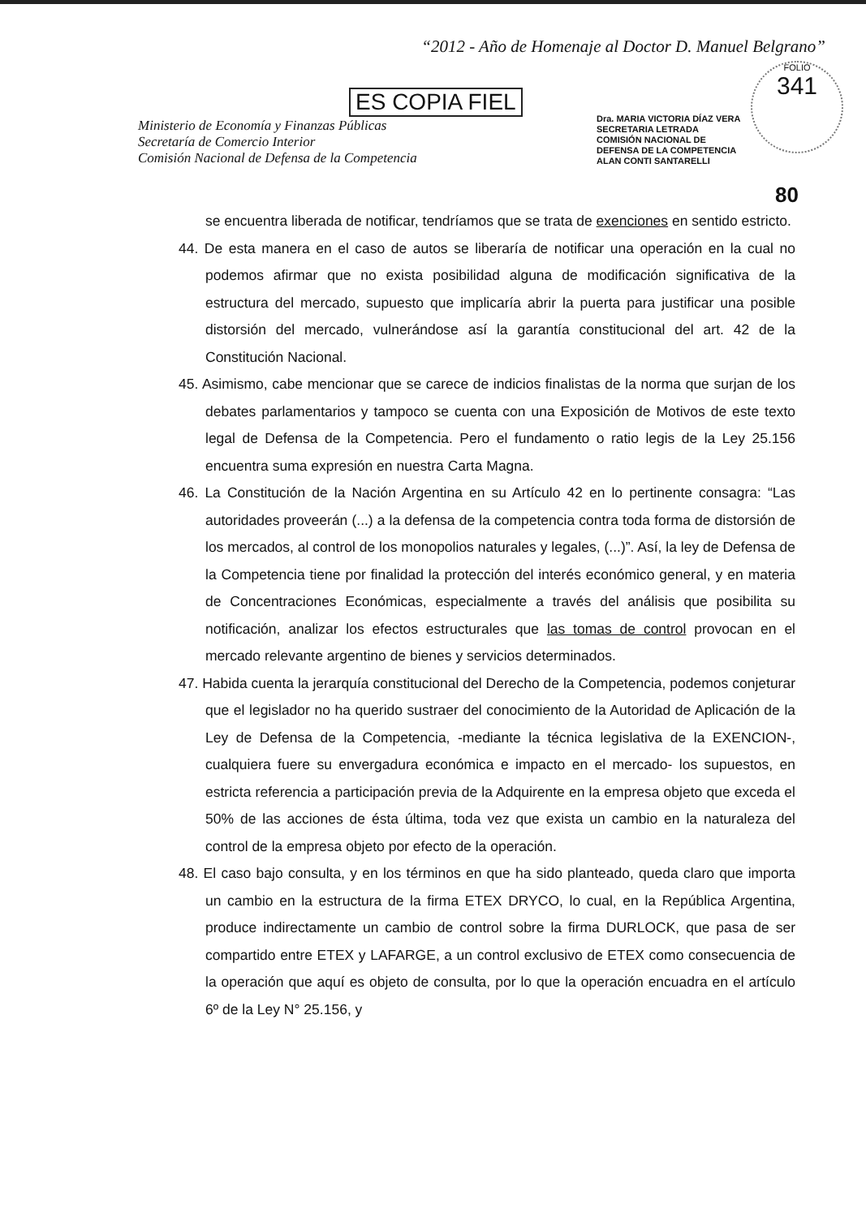“2012 - Año de Homenaje al Doctor D. Manuel Belgrano”
ES COPIA FIEL
Ministerio de Economía y Finanzas Públicas
Secretaría de Comercio Interior
Comisión Nacional de Defensa de la Competencia
Dra. MARIA VICTORIA DÍAZ VERA
SECRETARIA LETRADA
COMISIÓN NACIONAL DE
DEFENSA DE LA COMPETENCIA
ALAN CONTI SANTARELLI
FOLIO
341
80
se encuentra liberada de notificar, tendríamos que se trata de exenciones en sentido estricto.
44. De esta manera en el caso de autos se liberaría de notificar una operación en la cual no podemos afirmar que no exista posibilidad alguna de modificación significativa de la estructura del mercado, supuesto que implicaría abrir la puerta para justificar una posible distorsión del mercado, vulnerándose así la garantía constitucional del art. 42 de la Constitución Nacional.
45. Asimismo, cabe mencionar que se carece de indicios finalistas de la norma que surjan de los debates parlamentarios y tampoco se cuenta con una Exposición de Motivos de este texto legal de Defensa de la Competencia. Pero el fundamento o ratio legis de la Ley 25.156 encuentra suma expresión en nuestra Carta Magna.
46. La Constitución de la Nación Argentina en su Artículo 42 en lo pertinente consagra: “Las autoridades proveerán (...) a la defensa de la competencia contra toda forma de distorsión de los mercados, al control de los monopolios naturales y legales, (...)”. Así, la ley de Defensa de la Competencia tiene por finalidad la protección del interés económico general, y en materia de Concentraciones Económicas, especialmente a través del análisis que posibilita su notificación, analizar los efectos estructurales que las tomas de control provocan en el mercado relevante argentino de bienes y servicios determinados.
47. Habida cuenta la jerarquía constitucional del Derecho de la Competencia, podemos conjeturar que el legislador no ha querido sustraer del conocimiento de la Autoridad de Aplicación de la Ley de Defensa de la Competencia, -mediante la técnica legislativa de la EXENCION-, cualquiera fuere su envergadura económica e impacto en el mercado- los supuestos, en estricta referencia a participación previa de la Adquirente en la empresa objeto que exceda el 50% de las acciones de ésta última, toda vez que exista un cambio en la naturaleza del control de la empresa objeto por efecto de la operación.
48. El caso bajo consulta, y en los términos en que ha sido planteado, queda claro que importa un cambio en la estructura de la firma ETEX DRYCO, lo cual, en la República Argentina, produce indirectamente un cambio de control sobre la firma DURLOCK, que pasa de ser compartido entre ETEX y LAFARGE, a un control exclusivo de ETEX como consecuencia de la operación que aquí es objeto de consulta, por lo que la operación encuadra en el artículo 6º de la Ley N° 25.156, y